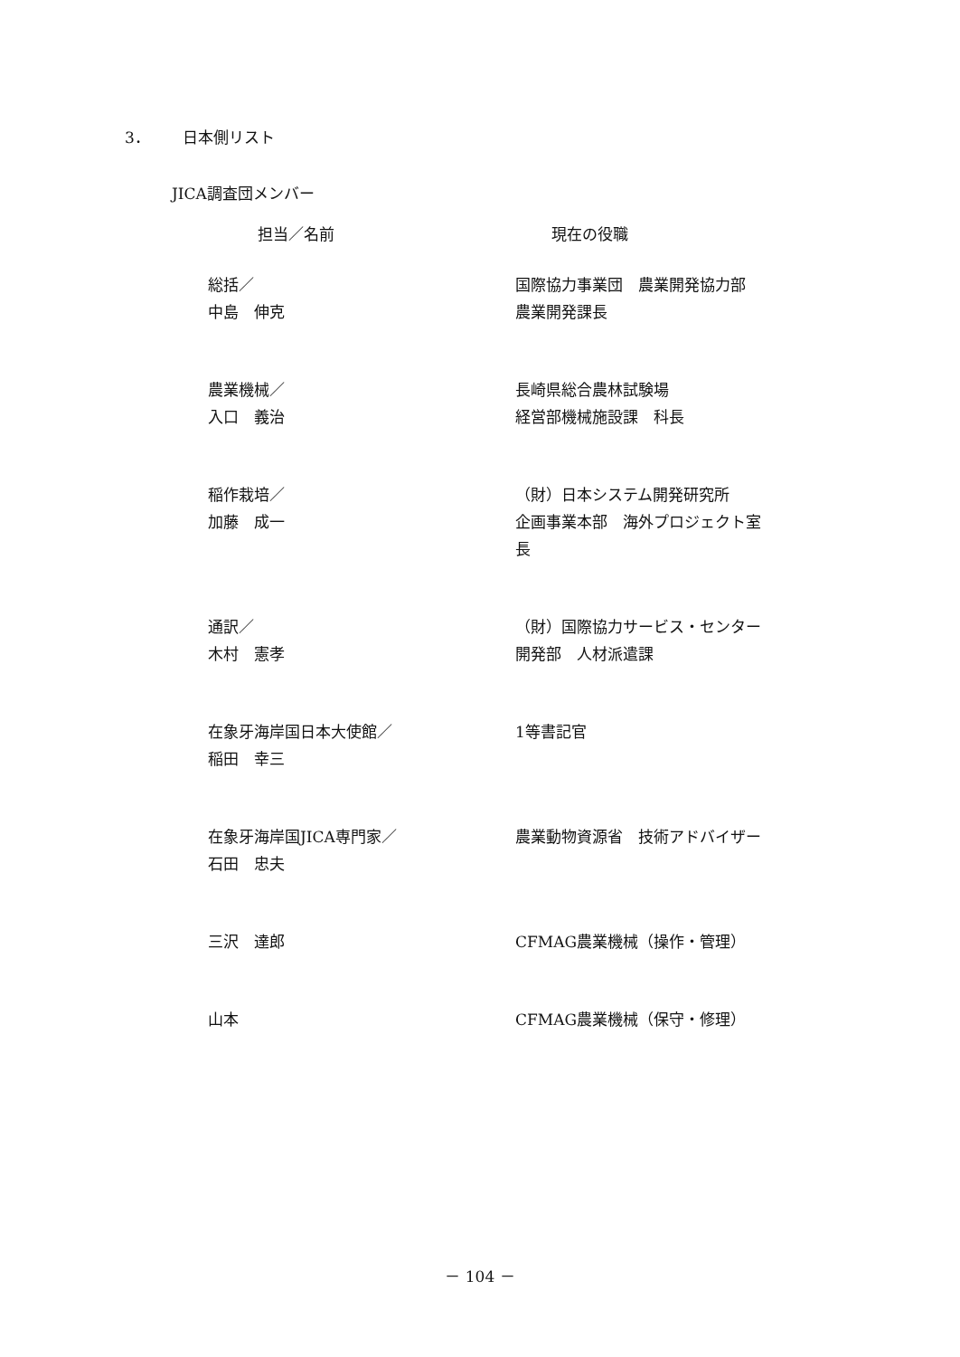3． 日本側リスト
JICA調査団メンバー
| 担当／名前 | 現在の役職 |
| --- | --- |
| 総括／ 中島 伸克 | 国際協力事業団 農業開発協力部 農業開発課長 |
| 農業機械／ 入口 義治 | 長崎県総合農林試験場 経営部機械施設課 科長 |
| 稲作栽培／ 加藤 成一 | （財）日本システム開発研究所 企画事業本部 海外プロジェクト室 長 |
| 通訳／ 木村 憲孝 | （財）国際協力サービス・センター 開発部 人材派遣課 |
| 在象牙海岸国日本大使館／ 稲田 幸三 | 1等書記官 |
| 在象牙海岸国JICA専門家／ 石田 忠夫 | 農業動物資源省 技術アドバイザー |
| 三沢 達郎 | CFMAG農業機械（操作・管理） |
| 山本 | CFMAG農業機械（保守・修理） |
－ 104 －